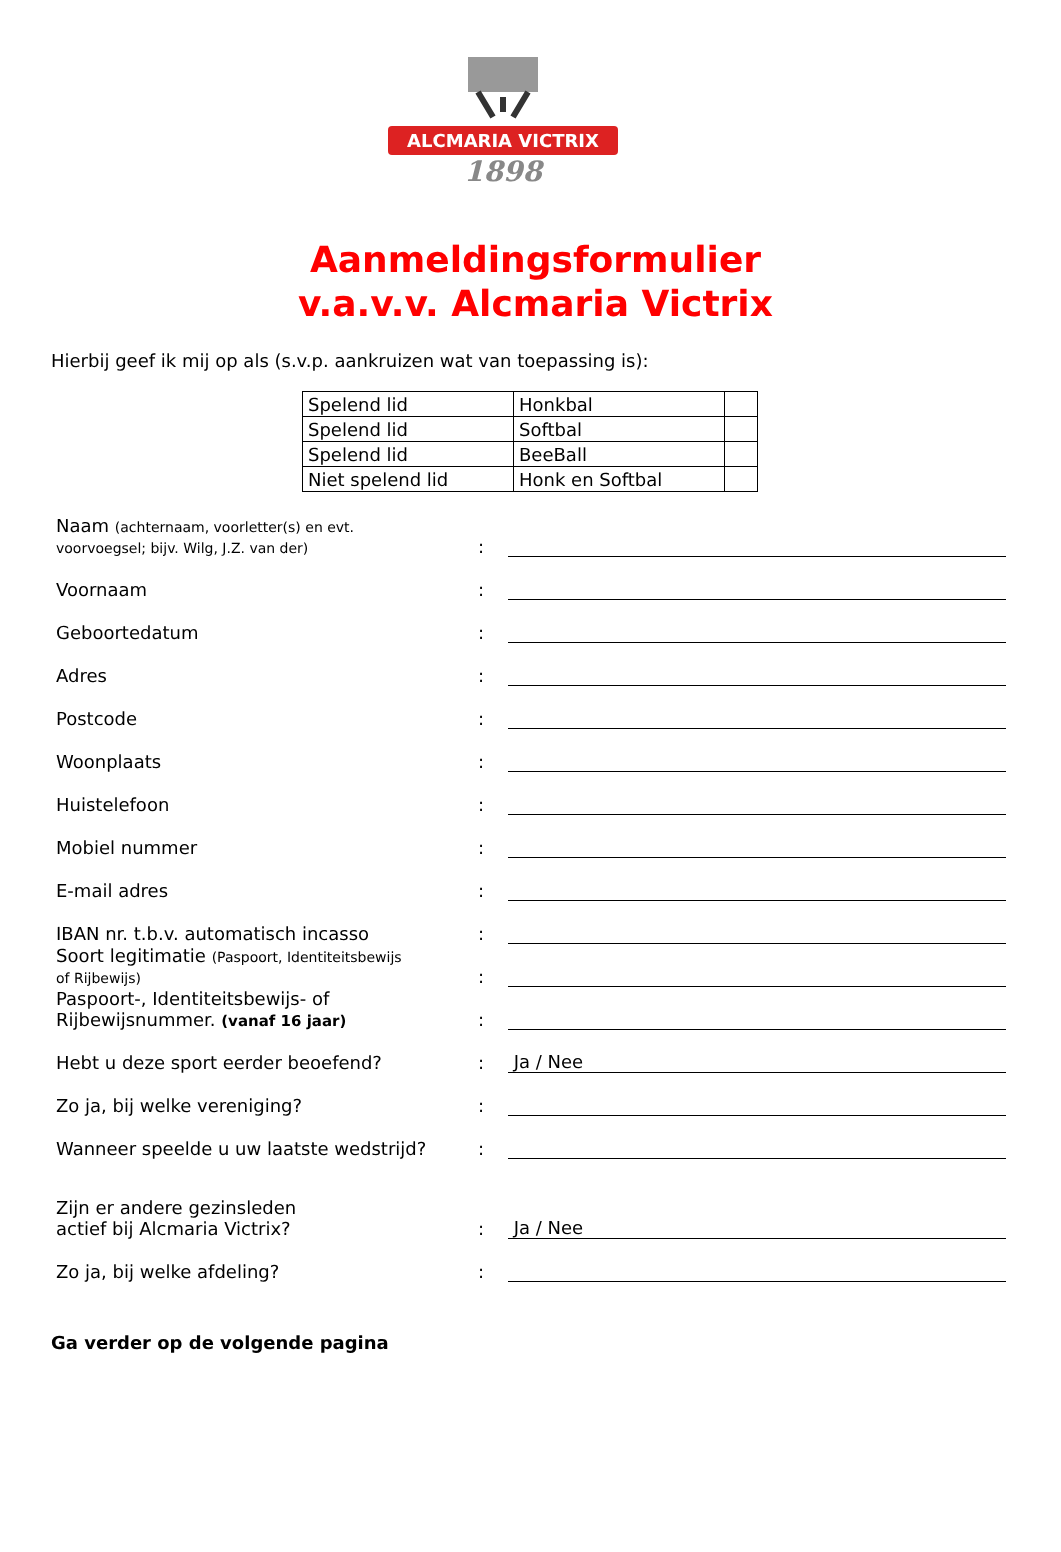ALCMARIA VICTRIX
1898
Aanmeldingsformulier
v.a.v.v. Alcmaria Victrix
Hierbij geef ik mij op als (s.v.p. aankruizen wat van toepassing is):
| Spelend lid | Honkbal | |
| Spelend lid | Softbal | |
| Spelend lid | BeeBall | |
| Niet spelend lid | Honk en Softbal | |
| Naam (achternaam, voorletter(s) en evt. voorvoegsel; bijv. Wilg, J.Z. van der) | : | |
| Voornaam | : | |
| Geboortedatum | : | |
| Adres | : | |
| Postcode | : | |
| Woonplaats | : | |
| Huistelefoon | : | |
| Mobiel nummer | : | |
| E-mail adres | : | |
| IBAN nr. t.b.v. automatisch incasso | : | |
| Soort legitimatie (Paspoort, Identiteitsbewijs of Rijbewijs) | : | |
| Paspoort-, Identiteitsbewijs- of Rijbewijsnummer. (vanaf 16 jaar) | : | |
| Hebt u deze sport eerder beoefend? | : | Ja / Nee |
| Zo ja, bij welke vereniging? | : | |
| Wanneer speelde u uw laatste wedstrijd? | : | |
| Zijn er andere gezinsleden actief bij Alcmaria Victrix? | : | Ja / Nee |
| Zo ja, bij welke afdeling? | : | |
Ga verder op de volgende pagina